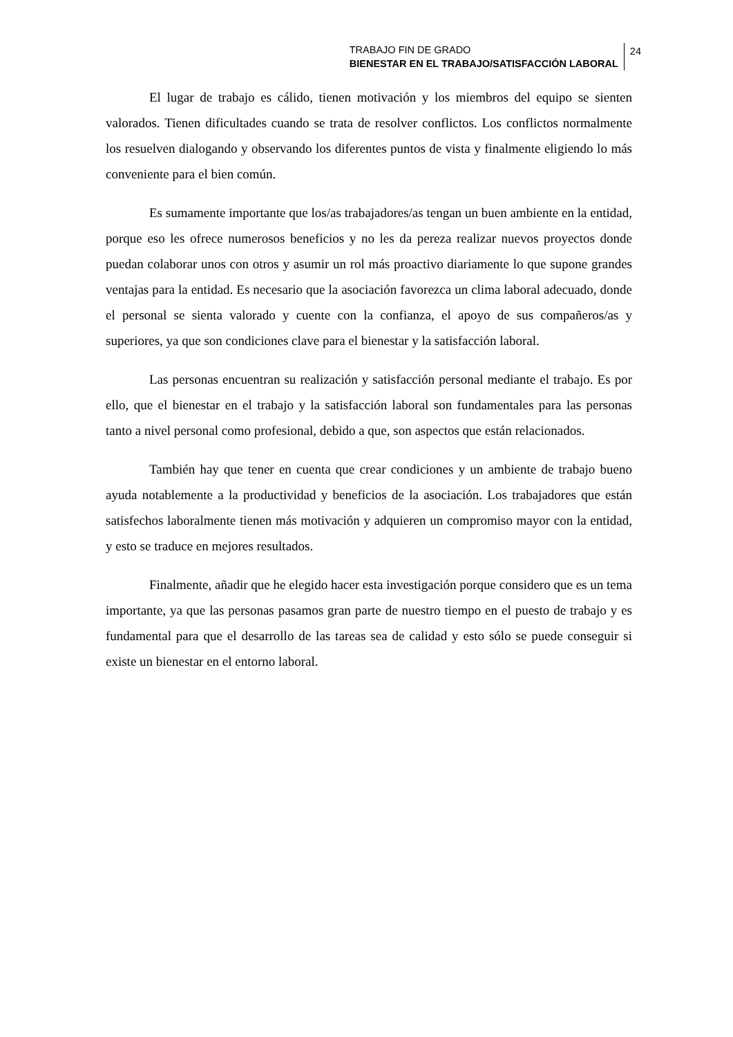TRABAJO FIN DE GRADO
BIENESTAR EN EL TRABAJO/SATISFACCIÓN LABORAL
24
El lugar de trabajo es cálido, tienen motivación y los miembros del equipo se sienten valorados. Tienen dificultades cuando se trata de resolver conflictos. Los conflictos normalmente los resuelven dialogando y observando los diferentes puntos de vista y finalmente eligiendo lo más conveniente para el bien común.
Es sumamente importante que los/as trabajadores/as tengan un buen ambiente en la entidad, porque eso les ofrece numerosos beneficios y no les da pereza realizar nuevos proyectos donde puedan colaborar unos con otros y asumir un rol más proactivo diariamente lo que supone grandes ventajas para la entidad. Es necesario que la asociación favorezca un clima laboral adecuado, donde el personal se sienta valorado y cuente con la confianza, el apoyo de sus compañeros/as y superiores, ya que son condiciones clave para el bienestar y la satisfacción laboral.
Las personas encuentran su realización y satisfacción personal mediante el trabajo. Es por ello, que el bienestar en el trabajo y la satisfacción laboral son fundamentales para las personas tanto a nivel personal como profesional, debido a que, son aspectos que están relacionados.
También hay que tener en cuenta que crear condiciones y un ambiente de trabajo bueno ayuda notablemente a la productividad y beneficios de la asociación. Los trabajadores que están satisfechos laboralmente tienen más motivación y adquieren un compromiso mayor con la entidad, y esto se traduce en mejores resultados.
Finalmente, añadir que he elegido hacer esta investigación porque considero que es un tema importante, ya que las personas pasamos gran parte de nuestro tiempo en el puesto de trabajo y es fundamental para que el desarrollo de las tareas sea de calidad y esto sólo se puede conseguir si existe un bienestar en el entorno laboral.